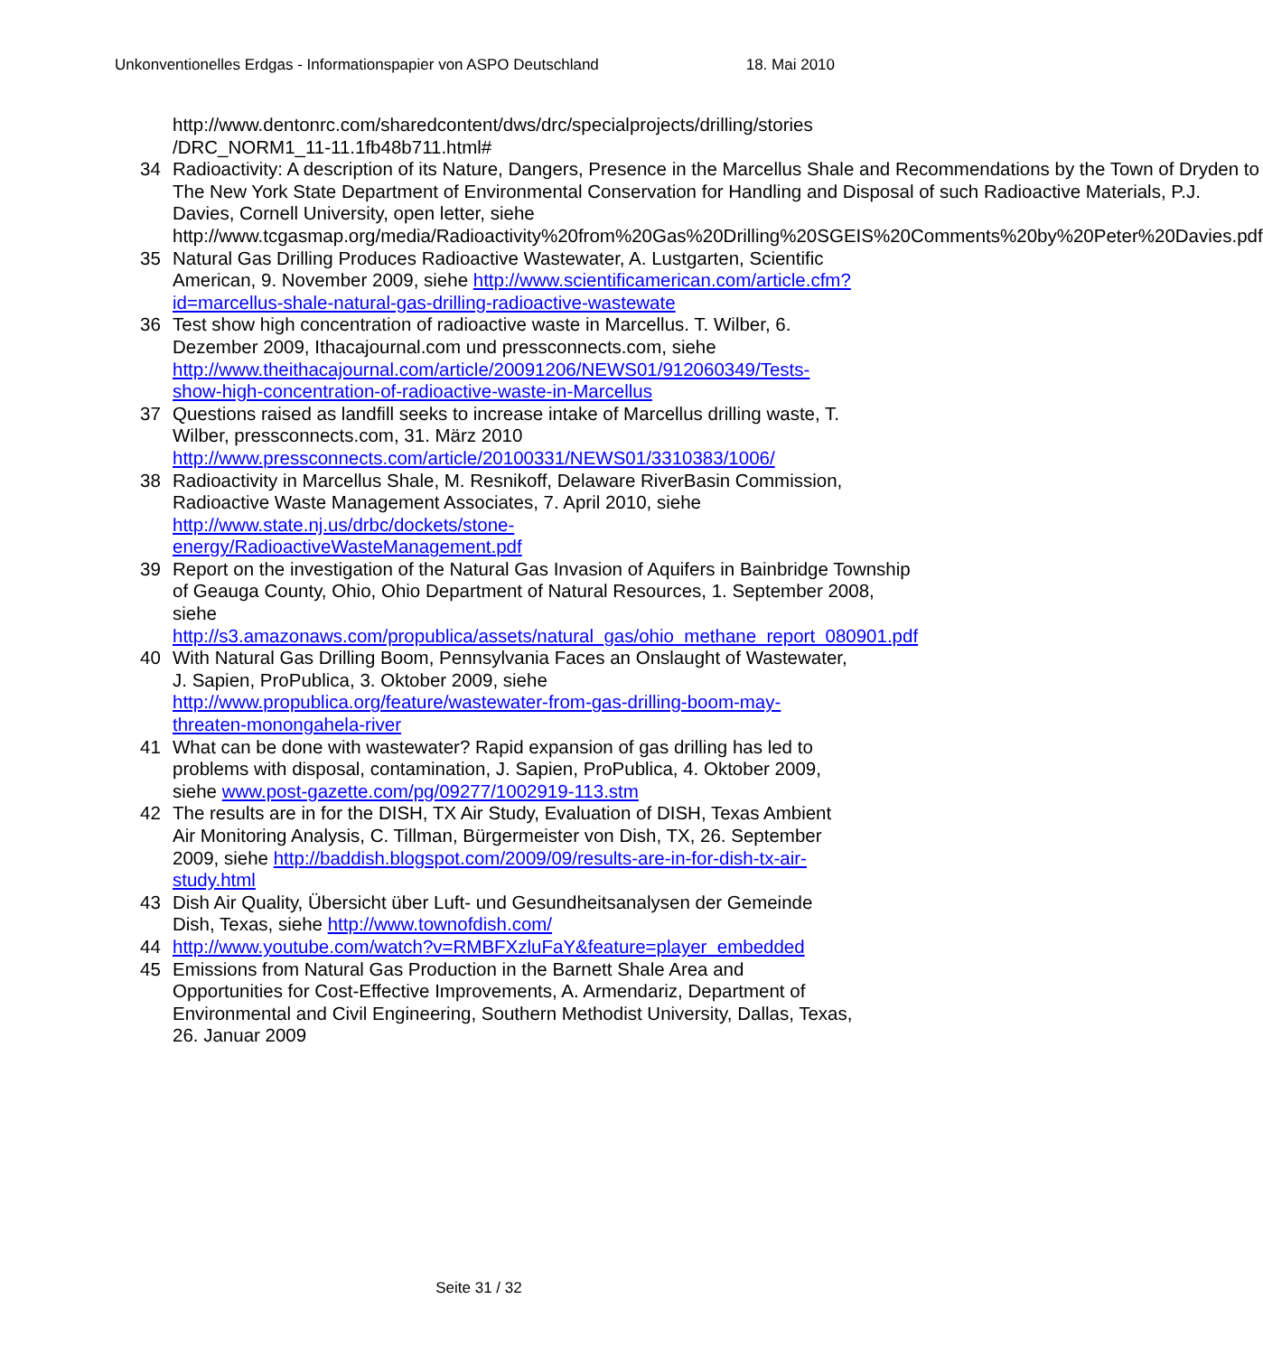Unkonventionelles Erdgas - Informationspapier von ASPO Deutschland 18. Mai 2010
http://www.dentonrc.com/sharedcontent/dws/drc/specialprojects/drilling/stories /DRC_NORM1_11-11.1fb48b711.html#
34 Radioactivity: A description of its Nature, Dangers, Presence in the Marcellus Shale and Recommendations by the Town of Dryden to The New York State Department of Environmental Conservation for Handling and Disposal of such Radioactive Materials, P.J. Davies, Cornell University, open letter, siehe http://www.tcgasmap.org/media/Radioactivity%20from%20Gas%20Drilling%20SGEIS%20Comments%20by%20Peter%20Davies.pdf
35 Natural Gas Drilling Produces Radioactive Wastewater, A. Lustgarten, Scientific American, 9. November 2009, siehe http://www.scientificamerican.com/article.cfm?id=marcellus-shale-natural-gas-drilling-radioactive-wastewate
36 Test show high concentration of radioactive waste in Marcellus. T. Wilber, 6. Dezember 2009, Ithacajournal.com und pressconnects.com, siehe http://www.theithacajournal.com/article/20091206/NEWS01/912060349/Tests-show-high-concentration-of-radioactive-waste-in-Marcellus
37 Questions raised as landfill seeks to increase intake of Marcellus drilling waste, T. Wilber, pressconnects.com, 31. März 2010 http://www.pressconnects.com/article/20100331/NEWS01/3310383/1006/
38 Radioactivity in Marcellus Shale, M. Resnikoff, Delaware RiverBasin Commission, Radioactive Waste Management Associates, 7. April 2010, siehe http://www.state.nj.us/drbc/dockets/stone-energy/RadioactiveWasteManagement.pdf
39 Report on the investigation of the Natural Gas Invasion of Aquifers in Bainbridge Township of Geauga County, Ohio, Ohio Department of Natural Resources, 1. September 2008, siehe http://s3.amazonaws.com/propublica/assets/natural_gas/ohio_methane_report_080901.pdf
40 With Natural Gas Drilling Boom, Pennsylvania Faces an Onslaught of Wastewater, J. Sapien, ProPublica, 3. Oktober 2009, siehe http://www.propublica.org/feature/wastewater-from-gas-drilling-boom-may-threaten-monongahela-river
41 What can be done with wastewater? Rapid expansion of gas drilling has led to problems with disposal, contamination, J. Sapien, ProPublica, 4. Oktober 2009, siehe www.post-gazette.com/pg/09277/1002919-113.stm
42 The results are in for the DISH, TX Air Study, Evaluation of DISH, Texas Ambient Air Monitoring Analysis, C. Tillman, Bürgermeister von Dish, TX, 26. September 2009, siehe http://baddish.blogspot.com/2009/09/results-are-in-for-dish-tx-air-study.html
43 Dish Air Quality, Übersicht über Luft- und Gesundheitsanalysen der Gemeinde Dish, Texas, siehe http://www.townofdish.com/
44 http://www.youtube.com/watch?v=RMBFXzluFaY&feature=player_embedded
45 Emissions from Natural Gas Production in the Barnett Shale Area and Opportunities for Cost-Effective Improvements, A. Armendariz, Department of Environmental and Civil Engineering, Southern Methodist University, Dallas, Texas, 26. Januar 2009
Seite 31 / 32